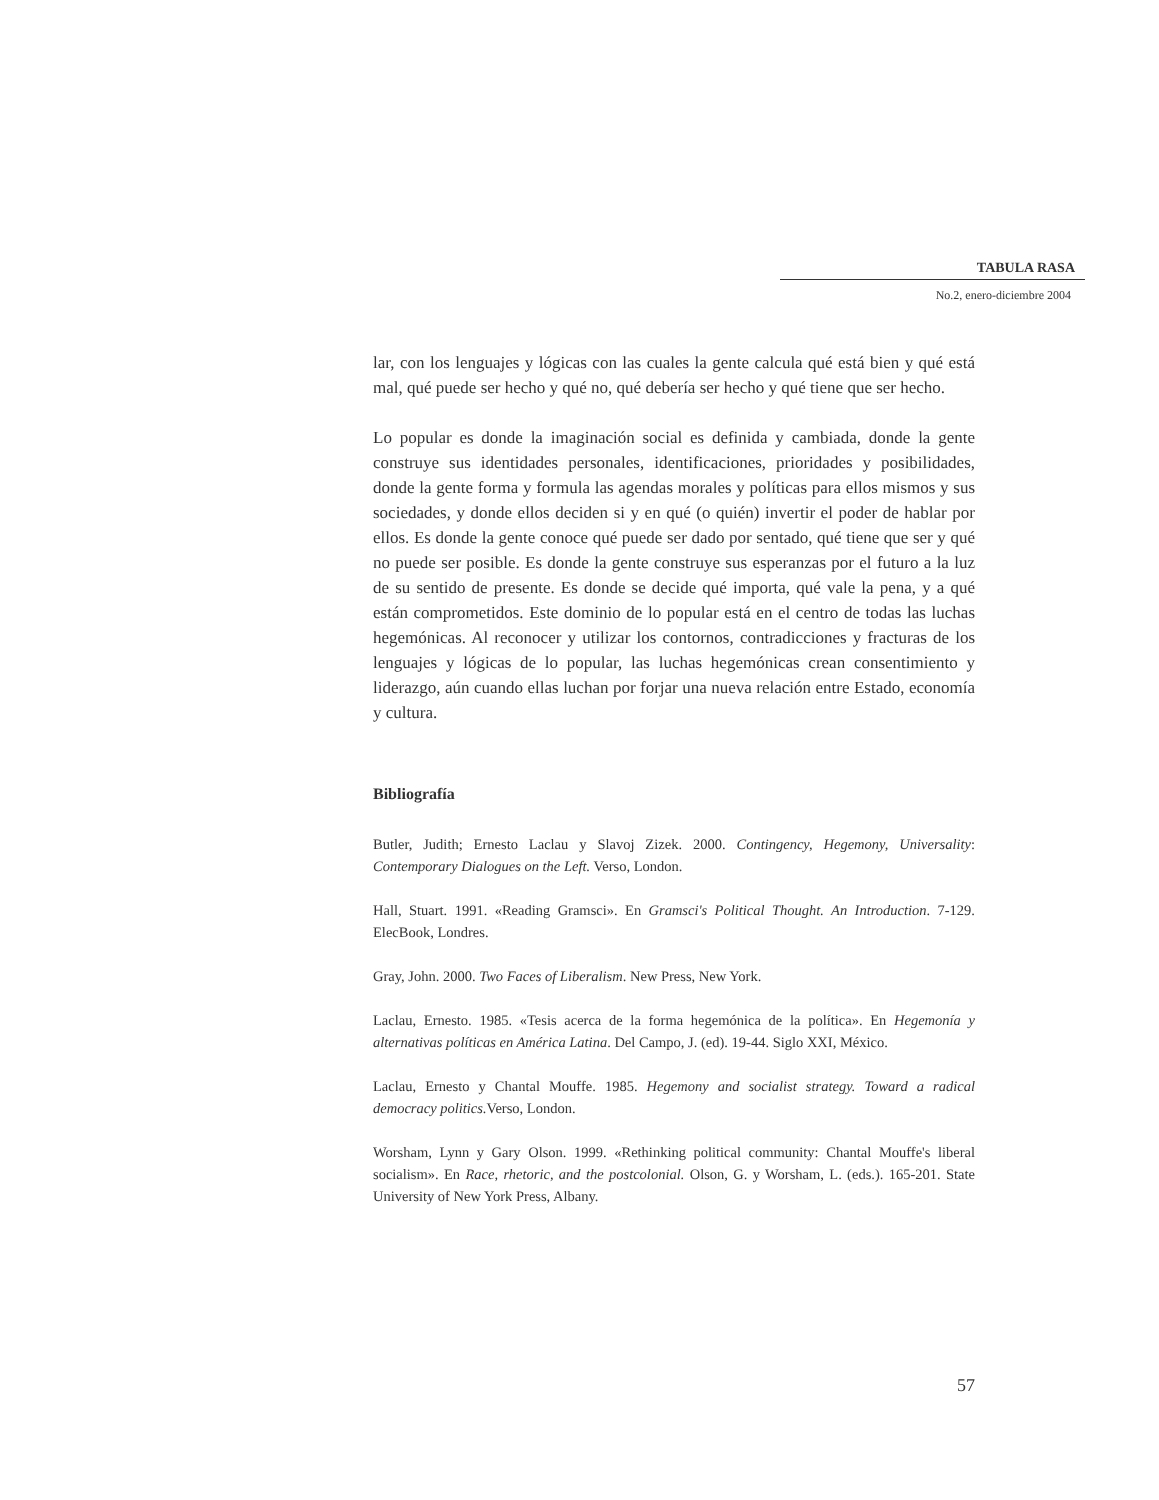TABULA RASA
No.2, enero-diciembre 2004
lar, con los lenguajes y lógicas con las cuales la gente calcula qué está bien y qué está mal, qué puede ser hecho y qué no, qué debería ser hecho y qué tiene que ser hecho.
Lo popular es donde la imaginación social es definida y cambiada, donde la gente construye sus identidades personales, identificaciones, prioridades y posibilidades, donde la gente forma y formula las agendas morales y políticas para ellos mismos y sus sociedades, y donde ellos deciden si y en qué (o quién) invertir el poder de hablar por ellos. Es donde la gente conoce qué puede ser dado por sentado, qué tiene que ser y qué no puede ser posible. Es donde la gente construye sus esperanzas por el futuro a la luz de su sentido de presente. Es donde se decide qué importa, qué vale la pena, y a qué están comprometidos. Este dominio de lo popular está en el centro de todas las luchas hegemónicas. Al reconocer y utilizar los contornos, contradicciones y fracturas de los lenguajes y lógicas de lo popular, las luchas hegemónicas crean consentimiento y liderazgo, aún cuando ellas luchan por forjar una nueva relación entre Estado, economía y cultura.
Bibliografía
Butler, Judith; Ernesto Laclau y Slavoj Zizek. 2000. Contingency, Hegemony, Universality: Contemporary Dialogues on the Left. Verso, London.
Hall, Stuart. 1991. «Reading Gramsci». En Gramsci's Political Thought. An Introduction. 7-129. ElecBook, Londres.
Gray, John. 2000. Two Faces of Liberalism. New Press, New York.
Laclau, Ernesto. 1985. «Tesis acerca de la forma hegemónica de la política». En Hegemonía y alternativas políticas en América Latina. Del Campo, J. (ed). 19-44. Siglo XXI, México.
Laclau, Ernesto y Chantal Mouffe. 1985. Hegemony and socialist strategy. Toward a radical democracy politics. Verso, London.
Worsham, Lynn y Gary Olson. 1999. «Rethinking political community: Chantal Mouffe's liberal socialism». En Race, rhetoric, and the postcolonial. Olson, G. y Worsham, L. (eds.). 165-201. State University of New York Press, Albany.
57